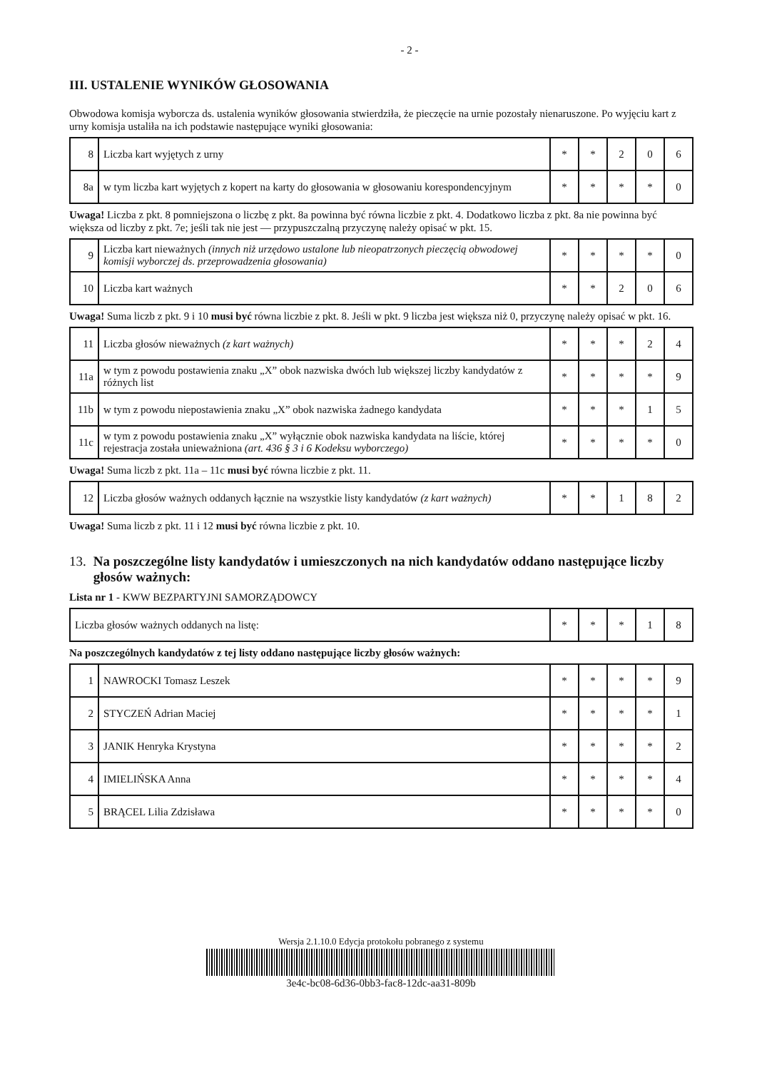- 2 -
III. USTALENIE WYNIKÓW GŁOSOWANIA
Obwodowa komisja wyborcza ds. ustalenia wyników głosowania stwierdziła, że pieczęcie na urnie pozostały nienaruszone. Po wyjęciu kart z urny komisja ustaliła na ich podstawie następujące wyniki głosowania:
| 8 | Liczba kart wyjętych z urny | * | * | 2 | 0 | 6 |
| 8a | w tym liczba kart wyjętych z kopert na karty do głosowania w głosowaniu korespondencyjnym | * | * | * | * | 0 |
Uwaga! Liczba z pkt. 8 pomniejszona o liczbę z pkt. 8a powinna być równa liczbie z pkt. 4. Dodatkowo liczba z pkt. 8a nie powinna być większa od liczby z pkt. 7e; jeśli tak nie jest — przypuszczalną przyczynę należy opisać w pkt. 15.
| 9 | Liczba kart nieważnych (innych niż urzędowo ustalone lub nieopatrzonych pieczęcią obwodowej komisji wyborczej ds. przeprowadzenia głosowania) | * | * | * | * | 0 |
| 10 | Liczba kart ważnych | * | * | 2 | 0 | 6 |
Uwaga! Suma liczb z pkt. 9 i 10 musi być równa liczbie z pkt. 8. Jeśli w pkt. 9 liczba jest większa niż 0, przyczynę należy opisać w pkt. 16.
| 11 | Liczba głosów nieważnych (z kart ważnych) | * | * | * | 2 | 4 |
| 11a | w tym z powodu postawienia znaku „X” obok nazwiska dwóch lub większej liczby kandydatów z różnych list | * | * | * | * | 9 |
| 11b | w tym z powodu niepostawienia znaku „X” obok nazwiska żadnego kandydata | * | * | * | 1 | 5 |
| 11c | w tym z powodu postawienia znaku „X” wyłącznie obok nazwiska kandydata na liście, której rejestracja została unieważniona (art. 436 § 3 i 6 Kodeksu wyborczego) | * | * | * | * | 0 |
Uwaga! Suma liczb z pkt. 11a – 11c musi być równa liczbie z pkt. 11.
| 12 | Liczba głosów ważnych oddanych łącznie na wszystkie listy kandydatów (z kart ważnych) | * | * | 1 | 8 | 2 |
Uwaga! Suma liczb z pkt. 11 i 12 musi być równa liczbie z pkt. 10.
13. Na poszczególne listy kandydatów i umieszczonych na nich kandydatów oddano następujące liczby głosów ważnych:
Lista nr 1 - KWW BEZPARTYJNI SAMORZĄDOWCY
| Liczba głosów ważnych oddanych na listę: | * | * | * | 1 | 8 |
Na poszczególnych kandydatów z tej listy oddano następujące liczby głosów ważnych:
| 1 | NAWROCKI Tomasz Leszek | * | * | * | * | 9 |
| 2 | STYCZEŃ Adrian Maciej | * | * | * | * | 1 |
| 3 | JANIK Henryka Krystyna | * | * | * | * | 2 |
| 4 | IMIELIŃSKA Anna | * | * | * | * | 4 |
| 5 | BRĄCEL Lilia Zdzisława | * | * | * | * | 0 |
Wersja 2.1.10.0 Edycja protokołu pobranego z systemu
3e4c-bc08-6d36-0bb3-fac8-12dc-aa31-809b